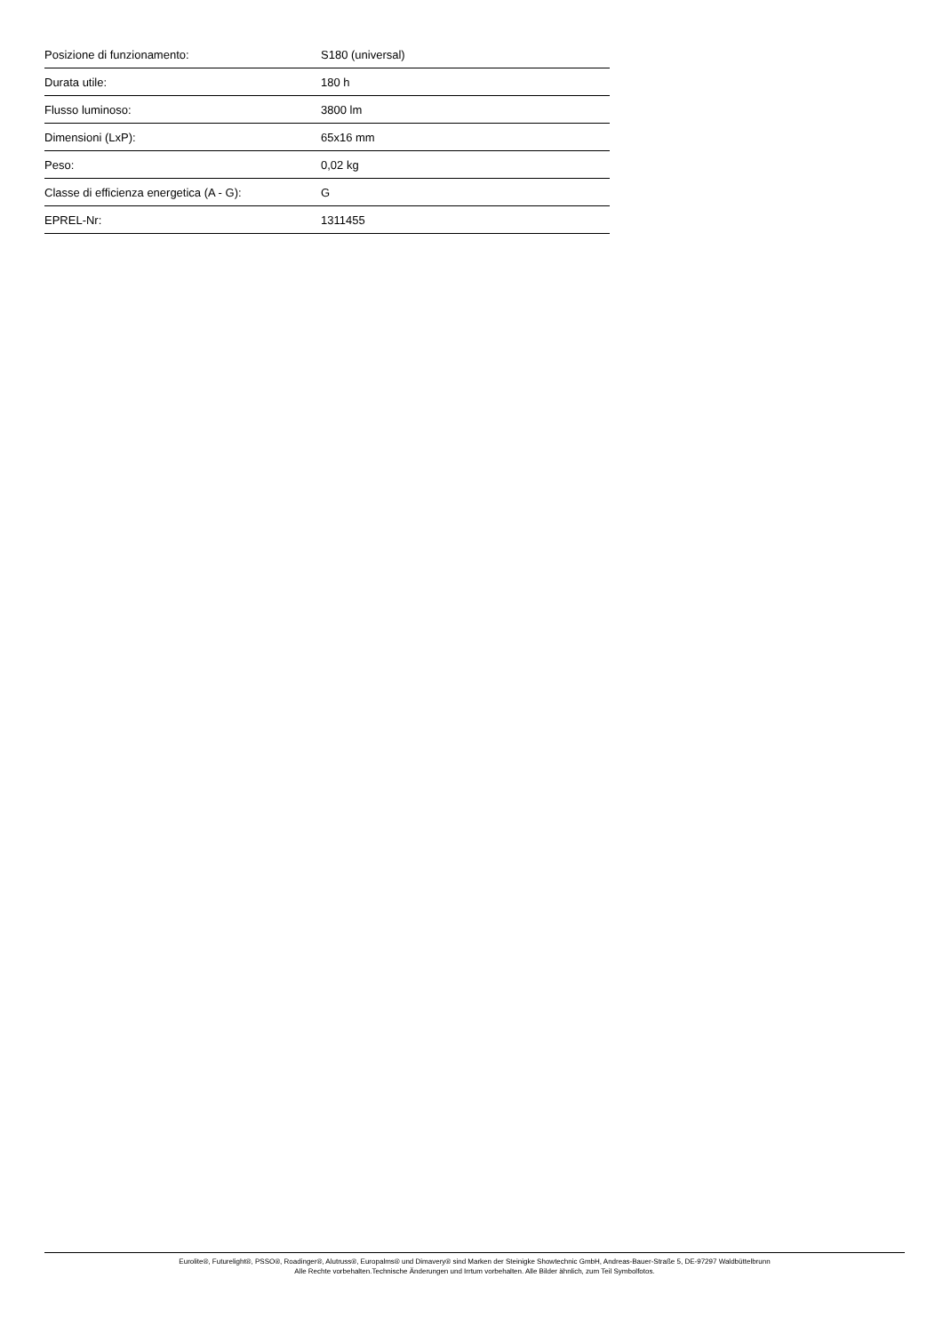| Posizione di funzionamento: | S180 (universal) |
| Durata utile: | 180 h |
| Flusso luminoso: | 3800 lm |
| Dimensioni (LxP): | 65x16 mm |
| Peso: | 0,02 kg |
| Classe di efficienza energetica (A - G): | G |
| EPREL-Nr: | 1311455 |
Eurolite®, Futurelight®, PSSO®, Roadinger®, Alutruss®, Europalms® und Dimavery® sind Marken der Steinigke Showtechnic GmbH, Andreas-Bauer-Straße 5, DE-97297 Waldbüttelbrunn
Alle Rechte vorbehalten.Technische Änderungen und Irrtum vorbehalten. Alle Bilder ähnlich, zum Teil Symbolfotos.